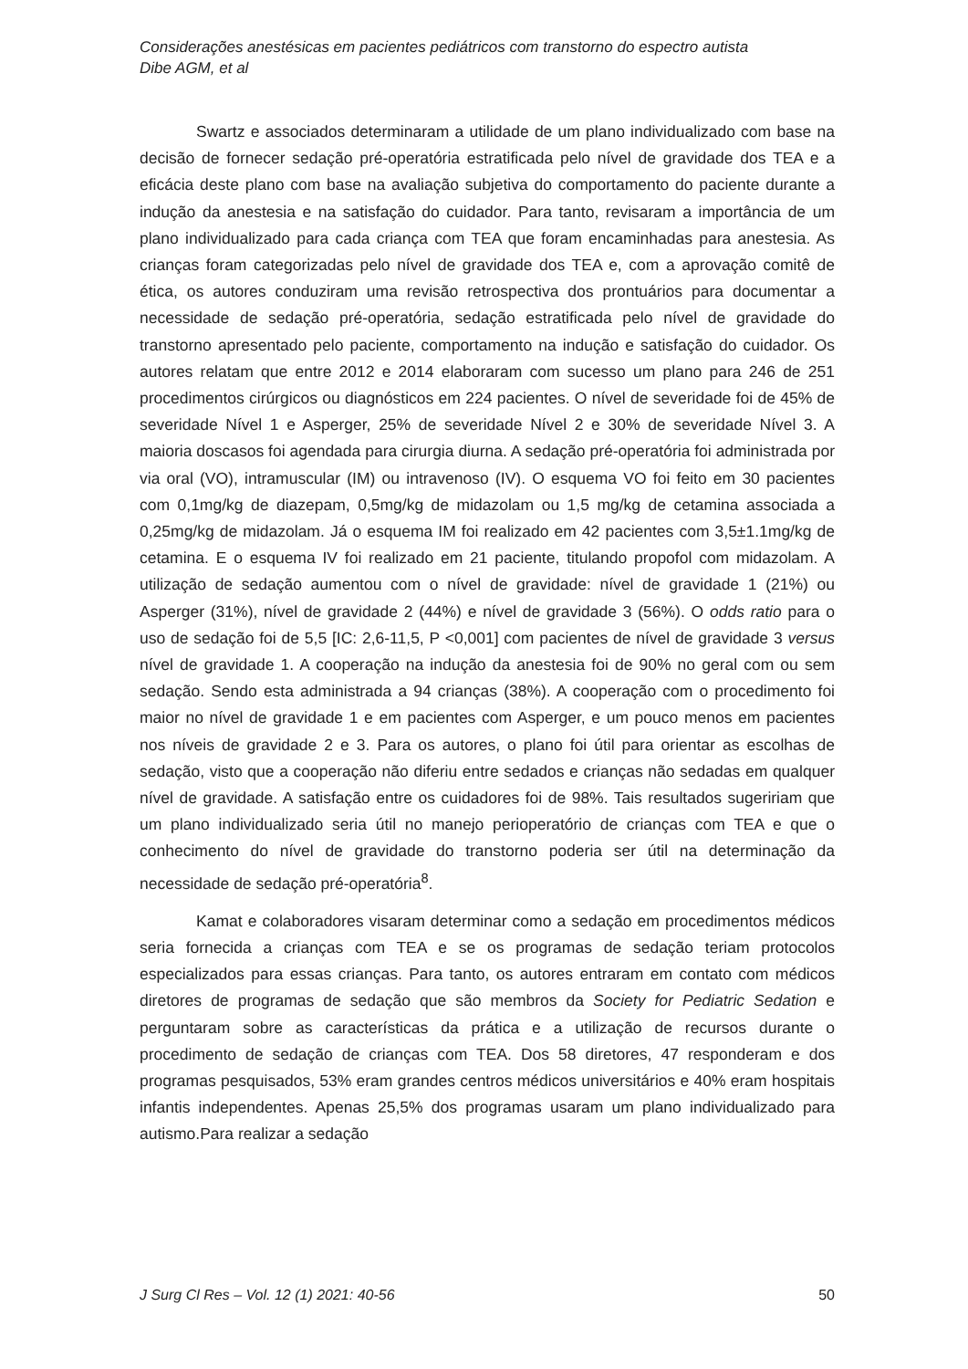Considerações anestésicas em pacientes pediátricos com transtorno do espectro autista
Dibe AGM, et al
Swartz e associados determinaram a utilidade de um plano individualizado com base na decisão de fornecer sedação pré-operatória estratificada pelo nível de gravidade dos TEA e a eficácia deste plano com base na avaliação subjetiva do comportamento do paciente durante a indução da anestesia e na satisfação do cuidador. Para tanto, revisaram a importância de um plano individualizado para cada criança com TEA que foram encaminhadas para anestesia. As crianças foram categorizadas pelo nível de gravidade dos TEA e, com a aprovação comitê de ética, os autores conduziram uma revisão retrospectiva dos prontuários para documentar a necessidade de sedação pré-operatória, sedação estratificada pelo nível de gravidade do transtorno apresentado pelo paciente, comportamento na indução e satisfação do cuidador. Os autores relatam que entre 2012 e 2014 elaboraram com sucesso um plano para 246 de 251 procedimentos cirúrgicos ou diagnósticos em 224 pacientes. O nível de severidade foi de 45% de severidade Nível 1 e Asperger, 25% de severidade Nível 2 e 30% de severidade Nível 3. A maioria doscasos foi agendada para cirurgia diurna. A sedação pré-operatória foi administrada por via oral (VO), intramuscular (IM) ou intravenoso (IV). O esquema VO foi feito em 30 pacientes com 0,1mg/kg de diazepam, 0,5mg/kg de midazolam ou 1,5 mg/kg de cetamina associada a 0,25mg/kg de midazolam. Já o esquema IM foi realizado em 42 pacientes com 3,5±1.1mg/kg de cetamina. E o esquema IV foi realizado em 21 paciente, titulando propofol com midazolam. A utilização de sedação aumentou com o nível de gravidade: nível de gravidade 1 (21%) ou Asperger (31%), nível de gravidade 2 (44%) e nível de gravidade 3 (56%). O odds ratio para o uso de sedação foi de 5,5 [IC: 2,6-11,5, P <0,001] com pacientes de nível de gravidade 3 versus nível de gravidade 1. A cooperação na indução da anestesia foi de 90% no geral com ou sem sedação. Sendo esta administrada a 94 crianças (38%). A cooperação com o procedimento foi maior no nível de gravidade 1 e em pacientes com Asperger, e um pouco menos em pacientes nos níveis de gravidade 2 e 3. Para os autores, o plano foi útil para orientar as escolhas de sedação, visto que a cooperação não diferiu entre sedados e crianças não sedadas em qualquer nível de gravidade. A satisfação entre os cuidadores foi de 98%. Tais resultados sugeririam que um plano individualizado seria útil no manejo perioperatório de crianças com TEA e que o conhecimento do nível de gravidade do transtorno poderia ser útil na determinação da necessidade de sedação pré-operatória<sup>8</sup>.
Kamat e colaboradores visaram determinar como a sedação em procedimentos médicos seria fornecida a crianças com TEA e se os programas de sedação teriam protocolos especializados para essas crianças. Para tanto, os autores entraram em contato com médicos diretores de programas de sedação que são membros da Society for Pediatric Sedation e perguntaram sobre as características da prática e a utilização de recursos durante o procedimento de sedação de crianças com TEA. Dos 58 diretores, 47 responderam e dos programas pesquisados, 53% eram grandes centros médicos universitários e 40% eram hospitais infantis independentes. Apenas 25,5% dos programas usaram um plano individualizado para autismo.Para realizar a sedação
J Surg Cl Res – Vol. 12 (1) 2021: 40-56 50